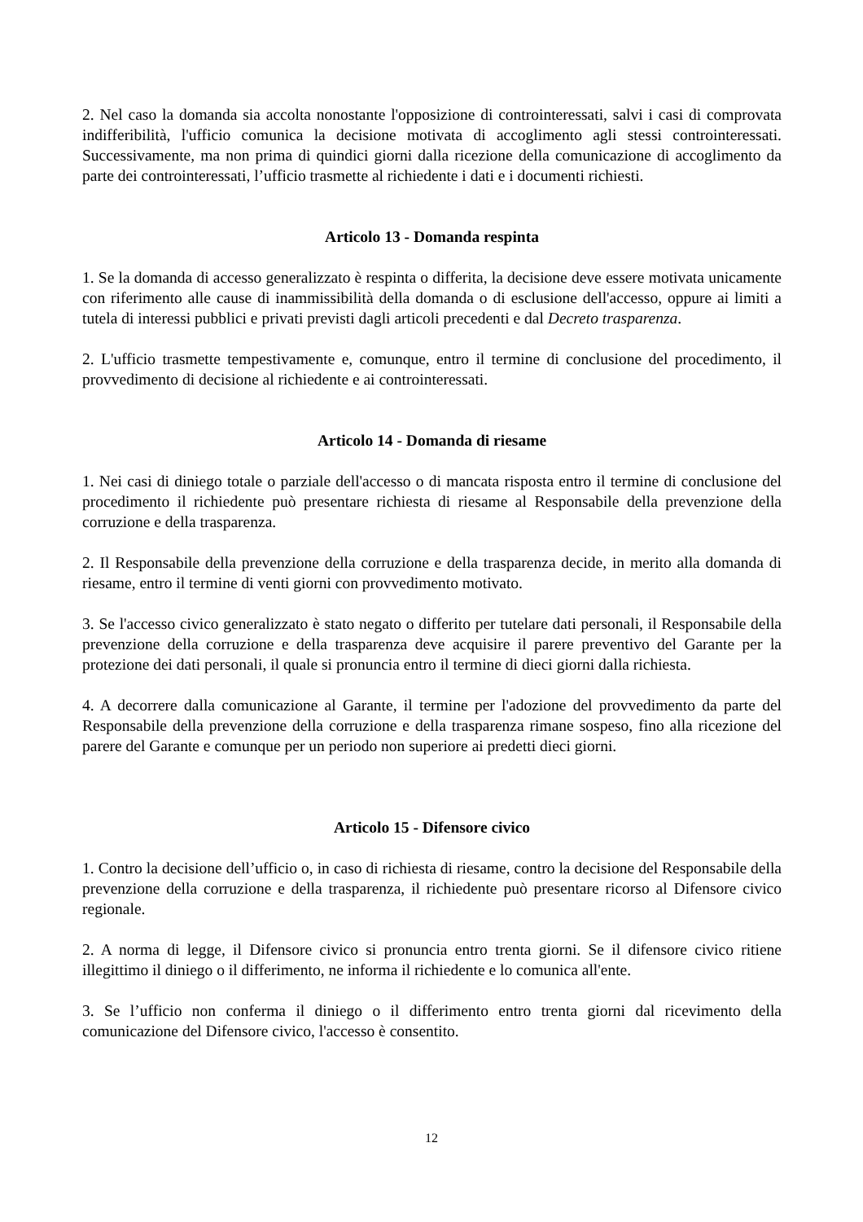2. Nel caso la domanda sia accolta nonostante l'opposizione di controinteressati, salvi i casi di comprovata indifferibilità, l'ufficio comunica la decisione motivata di accoglimento agli stessi controinteressati. Successivamente, ma non prima di quindici giorni dalla ricezione della comunicazione di accoglimento da parte dei controinteressati, l’ufficio trasmette al richiedente i dati e i documenti richiesti.
Articolo 13 - Domanda respinta
1. Se la domanda di accesso generalizzato è respinta o differita, la decisione deve essere motivata unicamente con riferimento alle cause di inammissibilità della domanda o di esclusione dell'accesso, oppure ai limiti a tutela di interessi pubblici e privati previsti dagli articoli precedenti e dal Decreto trasparenza.
2. L'ufficio trasmette tempestivamente e, comunque, entro il termine di conclusione del procedimento, il provvedimento di decisione al richiedente e ai controinteressati.
Articolo 14 - Domanda di riesame
1. Nei casi di diniego totale o parziale dell'accesso o di mancata risposta entro il termine di conclusione del procedimento il richiedente può presentare richiesta di riesame al Responsabile della prevenzione della corruzione e della trasparenza.
2. Il Responsabile della prevenzione della corruzione e della trasparenza decide, in merito alla domanda di riesame, entro il termine di venti giorni con provvedimento motivato.
3. Se l'accesso civico generalizzato è stato negato o differito per tutelare dati personali, il Responsabile della prevenzione della corruzione e della trasparenza deve acquisire il parere preventivo del Garante per la protezione dei dati personali, il quale si pronuncia entro il termine di dieci giorni dalla richiesta.
4. A decorrere dalla comunicazione al Garante, il termine per l'adozione del provvedimento da parte del Responsabile della prevenzione della corruzione e della trasparenza rimane sospeso, fino alla ricezione del parere del Garante e comunque per un periodo non superiore ai predetti dieci giorni.
Articolo 15 - Difensore civico
1. Contro la decisione dell’ufficio o, in caso di richiesta di riesame, contro la decisione del Responsabile della prevenzione della corruzione e della trasparenza, il richiedente può presentare ricorso al Difensore civico regionale.
2. A norma di legge, il Difensore civico si pronuncia entro trenta giorni. Se il difensore civico ritiene illegittimo il diniego o il differimento, ne informa il richiedente e lo comunica all'ente.
3. Se l’ufficio non conferma il diniego o il differimento entro trenta giorni dal ricevimento della comunicazione del Difensore civico, l'accesso è consentito.
12